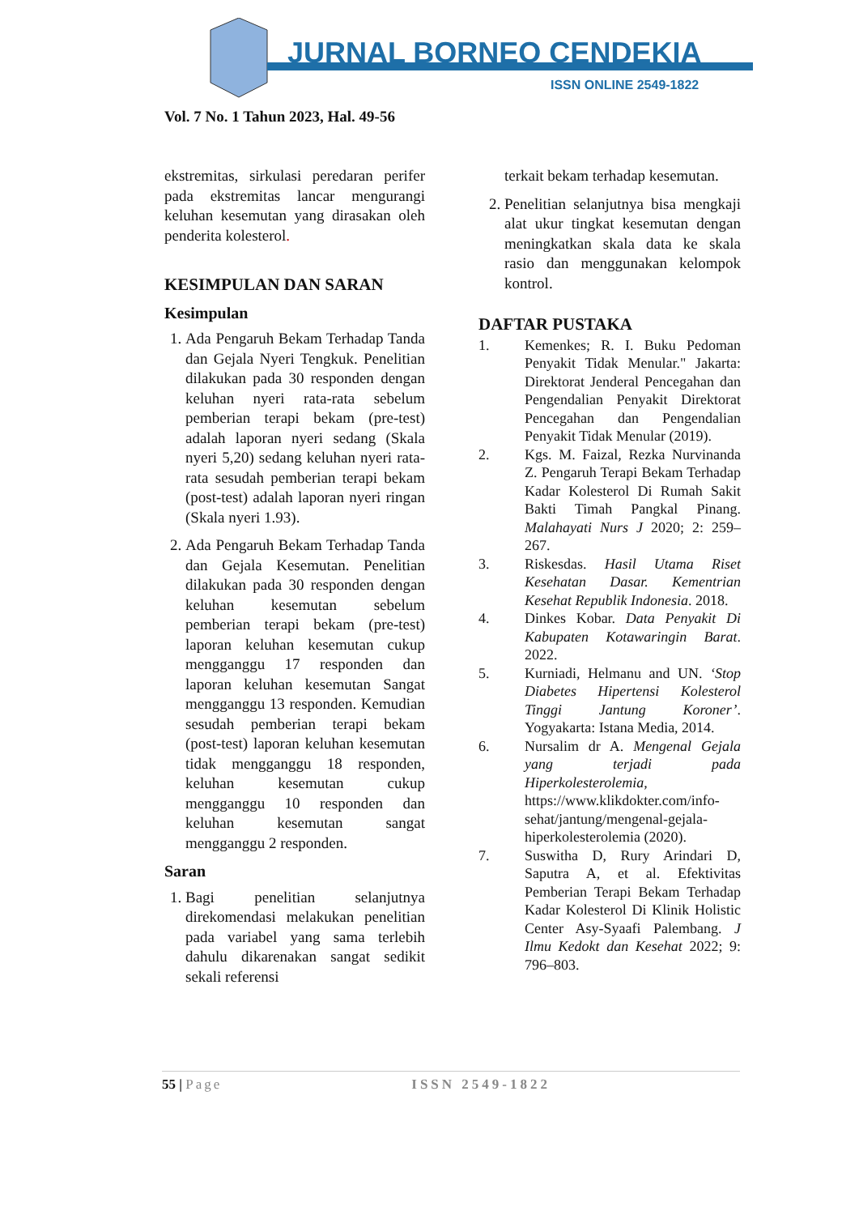JURNAL BORNEO CENDEKIA
ISSN ONLINE 2549-1822
Vol. 7 No. 1 Tahun 2023, Hal. 49-56
ekstremitas, sirkulasi peredaran perifer pada ekstremitas lancar mengurangi keluhan kesemutan yang dirasakan oleh penderita kolesterol.
KESIMPULAN DAN SARAN
Kesimpulan
1. Ada Pengaruh Bekam Terhadap Tanda dan Gejala Nyeri Tengkuk. Penelitian dilakukan pada 30 responden dengan keluhan nyeri rata-rata sebelum pemberian terapi bekam (pre-test) adalah laporan nyeri sedang (Skala nyeri 5,20) sedang keluhan nyeri rata-rata sesudah pemberian terapi bekam (post-test) adalah laporan nyeri ringan (Skala nyeri 1.93).
2. Ada Pengaruh Bekam Terhadap Tanda dan Gejala Kesemutan. Penelitian dilakukan pada 30 responden dengan keluhan kesemutan sebelum pemberian terapi bekam (pre-test) laporan keluhan kesemutan cukup mengganggu 17 responden dan laporan keluhan kesemutan Sangat mengganggu 13 responden. Kemudian sesudah pemberian terapi bekam (post-test) laporan keluhan kesemutan tidak mengganggu 18 responden, keluhan kesemutan cukup mengganggu 10 responden dan keluhan kesemutan sangat mengganggu 2 responden.
Saran
1. Bagi penelitian selanjutnya direkomendasi melakukan penelitian pada variabel yang sama terlebih dahulu dikarenakan sangat sedikit sekali referensi
terkait bekam terhadap kesemutan.
2. Penelitian selanjutnya bisa mengkaji alat ukur tingkat kesemutan dengan meningkatkan skala data ke skala rasio dan menggunakan kelompok kontrol.
DAFTAR PUSTAKA
1. Kemenkes; R. I. Buku Pedoman Penyakit Tidak Menular." Jakarta: Direktorat Jenderal Pencegahan dan Pengendalian Penyakit Direktorat Pencegahan dan Pengendalian Penyakit Tidak Menular (2019).
2. Kgs. M. Faizal, Rezka Nurvinanda Z. Pengaruh Terapi Bekam Terhadap Kadar Kolesterol Di Rumah Sakit Bakti Timah Pangkal Pinang. Malahayati Nurs J 2020; 2: 259–267.
3. Riskesdas. Hasil Utama Riset Kesehatan Dasar. Kementrian Kesehat Republik Indonesia. 2018.
4. Dinkes Kobar. Data Penyakit Di Kabupaten Kotawaringin Barat. 2022.
5. Kurniadi, Helmanu and UN. ‘Stop Diabetes Hipertensi Kolesterol Tinggi Jantung Koroner’. Yogyakarta: Istana Media, 2014.
6. Nursalim dr A. Mengenal Gejala yang terjadi pada Hiperkolesterolemia, https://www.klikdokter.com/info-sehat/jantung/mengenal-gejala-hiperkolesterolemia (2020).
7. Suswitha D, Rury Arindari D, Saputra A, et al. Efektivitas Pemberian Terapi Bekam Terhadap Kadar Kolesterol Di Klinik Holistic Center Asy-Syaafi Palembang. J Ilmu Kedokt dan Kesehat 2022; 9: 796–803.
55 | Page ISSN 2549-1822